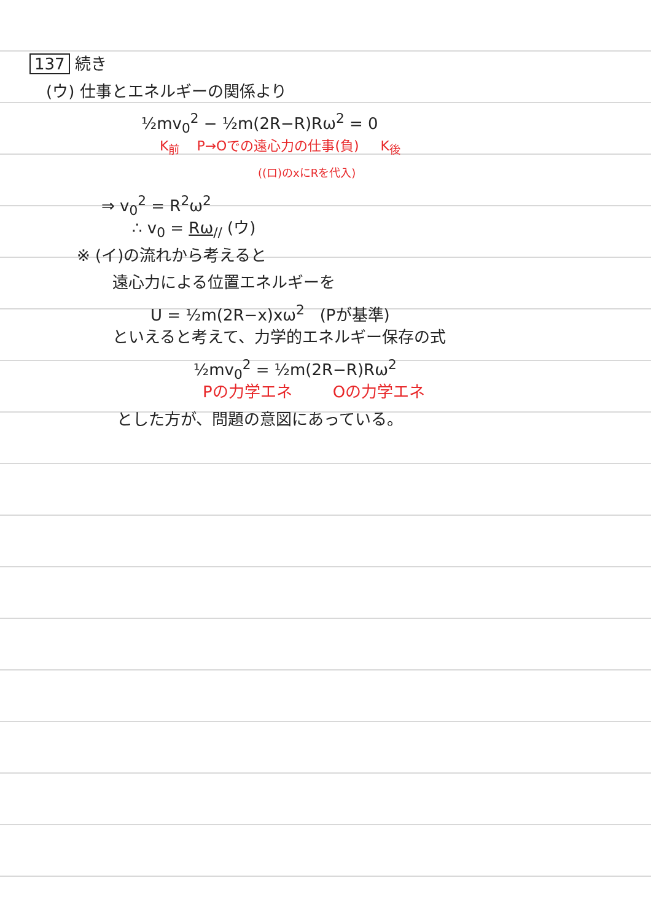137 続き
(ウ) 仕事とエネルギーの関係より
½mv<sub>0</sub><sup>2</sup> − ½m(2R−R)Rω<sup>2</sup> = 0
K<sub>前</sub> P→Oでの遠心力の仕事(負) K<sub>後</sub>
((ロ)のxにRを代入)
⇒ v<sub>0</sub><sup>2</sup> = R<sup>2</sup>ω<sup>2</sup>
∴ v<sub>0</sub> = Rω<sub>//</sub> (ウ)
※ (イ)の流れから考えると
遠心力による位置エネルギーを
U = ½m(2R−x)xω<sup>2</sup> (Pが基準)
といえると考えて、力学的エネルギー保存の式
½mv<sub>0</sub><sup>2</sup> = ½m(2R−R)Rω<sup>2</sup>
Pの力学エネ Oの力学エネ
とした方が、問題の意図にあっている。